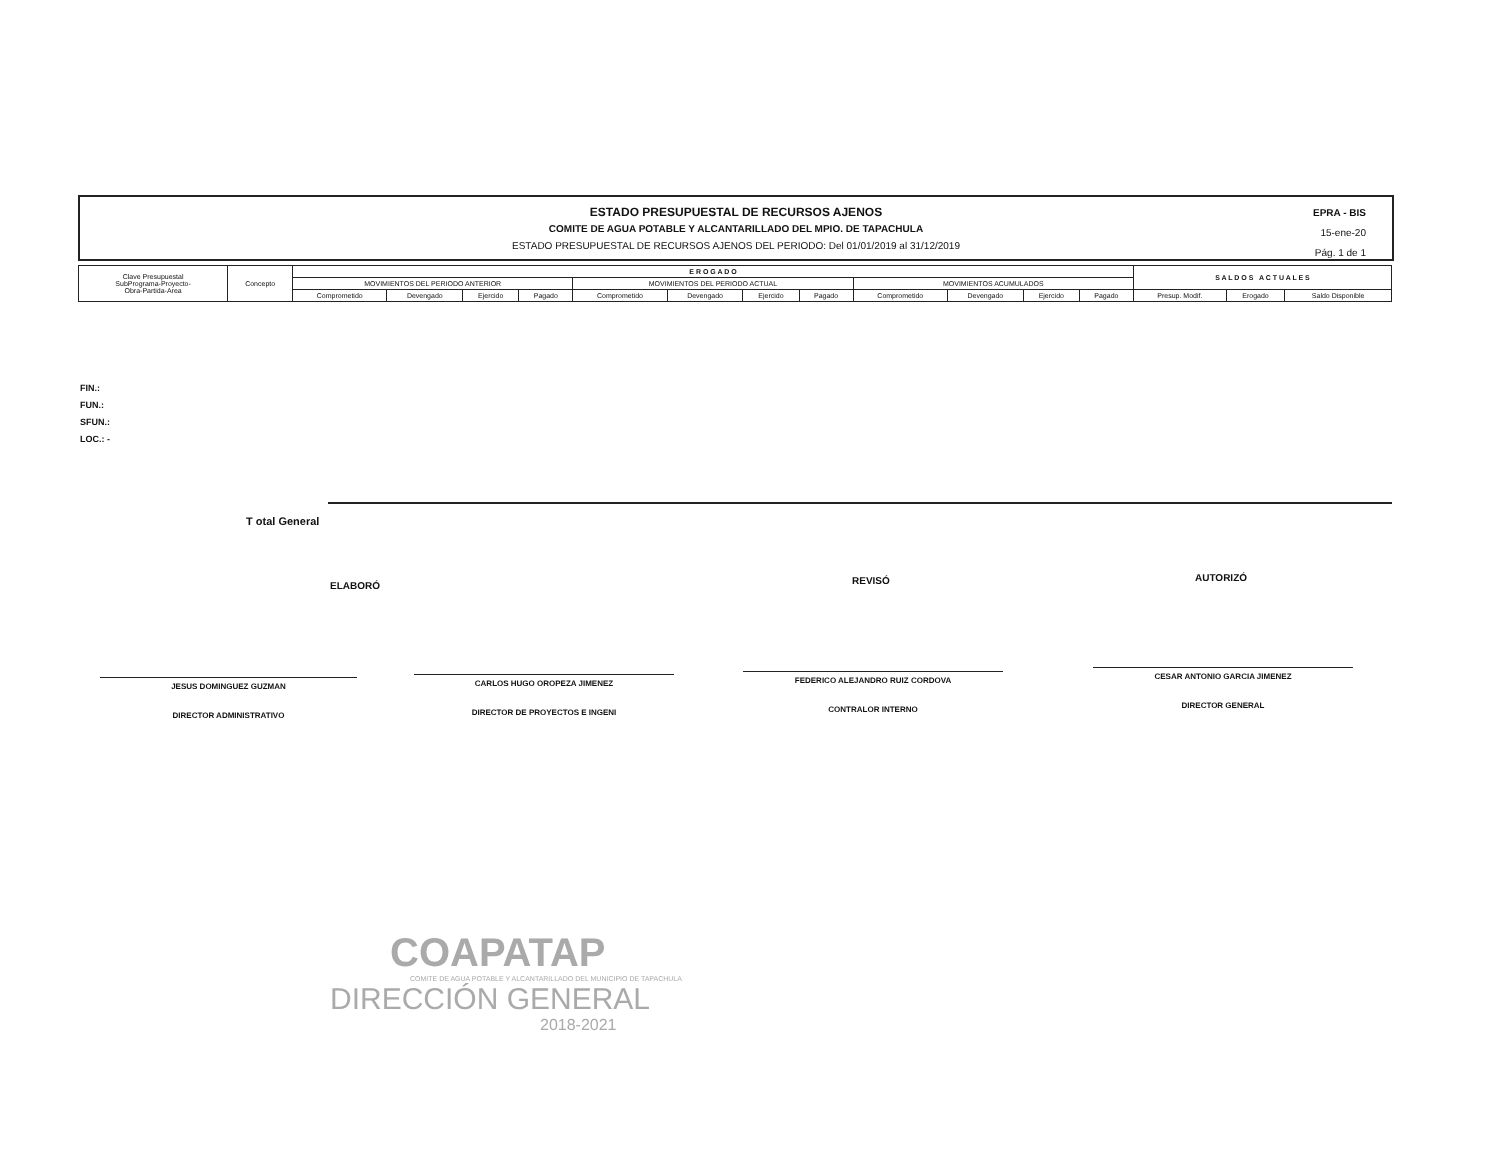ESTADO PRESUPUESTAL DE RECURSOS AJENOS
COMITE DE AGUA POTABLE Y ALCANTARILLADO DEL MPIO. DE TAPACHULA
ESTADO PRESUPUESTAL DE RECURSOS AJENOS DEL PERIODO: Del 01/01/2019 al 31/12/2019
EPRA - BIS
15-ene-20
Pág. 1 de 1
| Clave Presupuestal SubPrograma-Proyecto- Obra-Partida-Area | Concepto | E R O G A D O | | | | | | | | | | | | S A L D O S A C T U A L E S | | |
| --- | --- | --- | --- | --- | --- | --- | --- | --- | --- | --- | --- | --- | --- | --- | --- | --- |
| | | MOVIMIENTOS DEL PERIODO ANTERIOR | | | | MOVIMIENTOS DEL PERIODO ACTUAL | | | | MOVIMIENTOS ACUMULADOS | | | | | | |
| | | Comprometido | Devengado | Ejercido | Pagado | Comprometido | Devengado | Ejercido | Pagado | Comprometido | Devengado | Ejercido | Pagado | Presup. Modif. | Erogado | Saldo Disponible |
FIN.:
FUN.:
SFUN.:
LOC.: -
T otal General
ELABORÓ REVISÓ AUTORIZÓ
JESUS DOMINGUEZ GUZMAN
DIRECTOR ADMINISTRATIVO
CARLOS HUGO OROPEZA JIMENEZ
DIRECTOR DE PROYECTOS E INGENI
FEDERICO ALEJANDRO RUIZ CORDOVA
CONTRALOR INTERNO
CESAR ANTONIO GARCIA JIMENEZ
DIRECTOR GENERAL
COAPATAP
COMITE DE AGUA POTABLE Y ALCANTARILLADO DEL MUNICIPIO DE TAPACHULA
DIRECCIÓN GENERAL
2018-2021